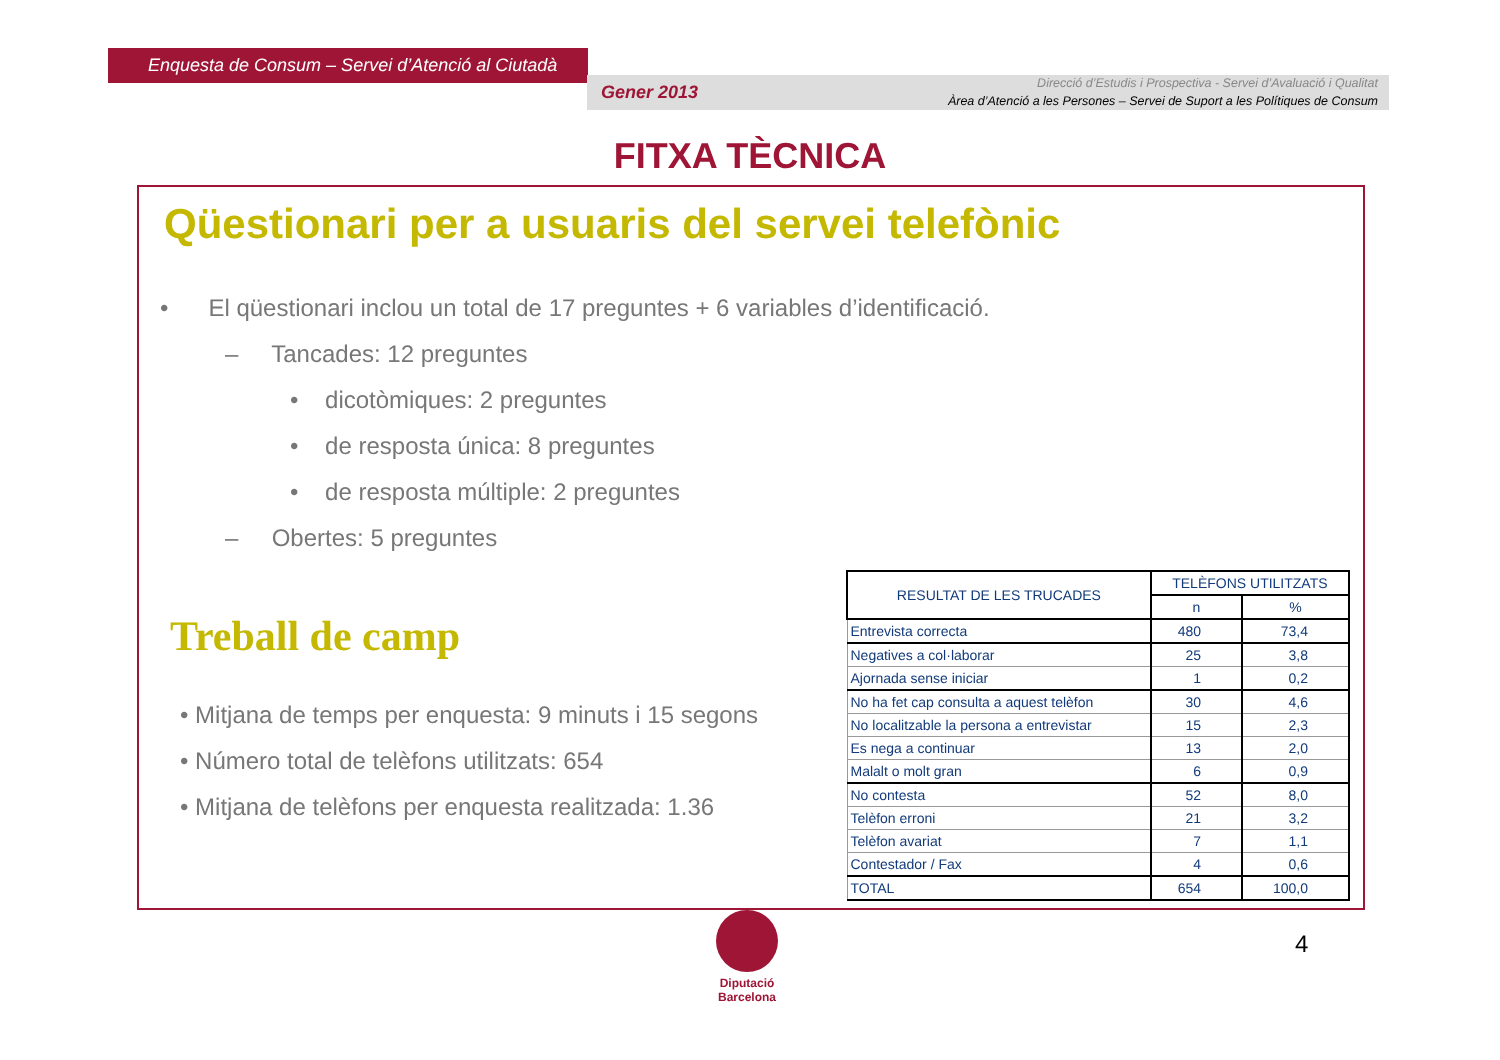Enquesta de Consum – Servei d’Atenció al Ciutadà
Gener 2013
Direcció d’Estudis i Prospectiva - Servei d’Avaluació i Qualitat
Àrea d’Atenció a les Persones – Servei de Suport a les Polítiques de Consum
FITXA TÈCNICA
Qüestionari per a usuaris del servei telefònic
• El qüestionari inclou un total de 17 preguntes + 6 variables d’identificació.
– Tancades: 12 preguntes
• dicotòmiques: 2 preguntes
• de resposta única: 8 preguntes
• de resposta múltiple: 2 preguntes
– Obertes: 5 preguntes
Treball de camp
• Mitjana de temps per enquesta: 9 minuts i 15 segons
• Número total de telèfons utilitzats: 654
• Mitjana de telèfons per enquesta realitzada: 1.36
| RESULTAT DE LES TRUCADES | TELÈFONS UTILITZATS | |
| --- | --- | --- |
| | n | % |
| Entrevista correcta | 480 | 73,4 |
| Negatives a col·laborar | 25 | 3,8 |
| Ajornada sense iniciar | 1 | 0,2 |
| No ha fet cap consulta a aquest telèfon | 30 | 4,6 |
| No localitzable la persona a entrevistar | 15 | 2,3 |
| Es nega a continuar | 13 | 2,0 |
| Malalt o molt gran | 6 | 0,9 |
| No contesta | 52 | 8,0 |
| Telèfon erroni | 21 | 3,2 |
| Telèfon avariat | 7 | 1,1 |
| Contestador / Fax | 4 | 0,6 |
| TOTAL | 654 | 100,0 |
Diputació
Barcelona
4